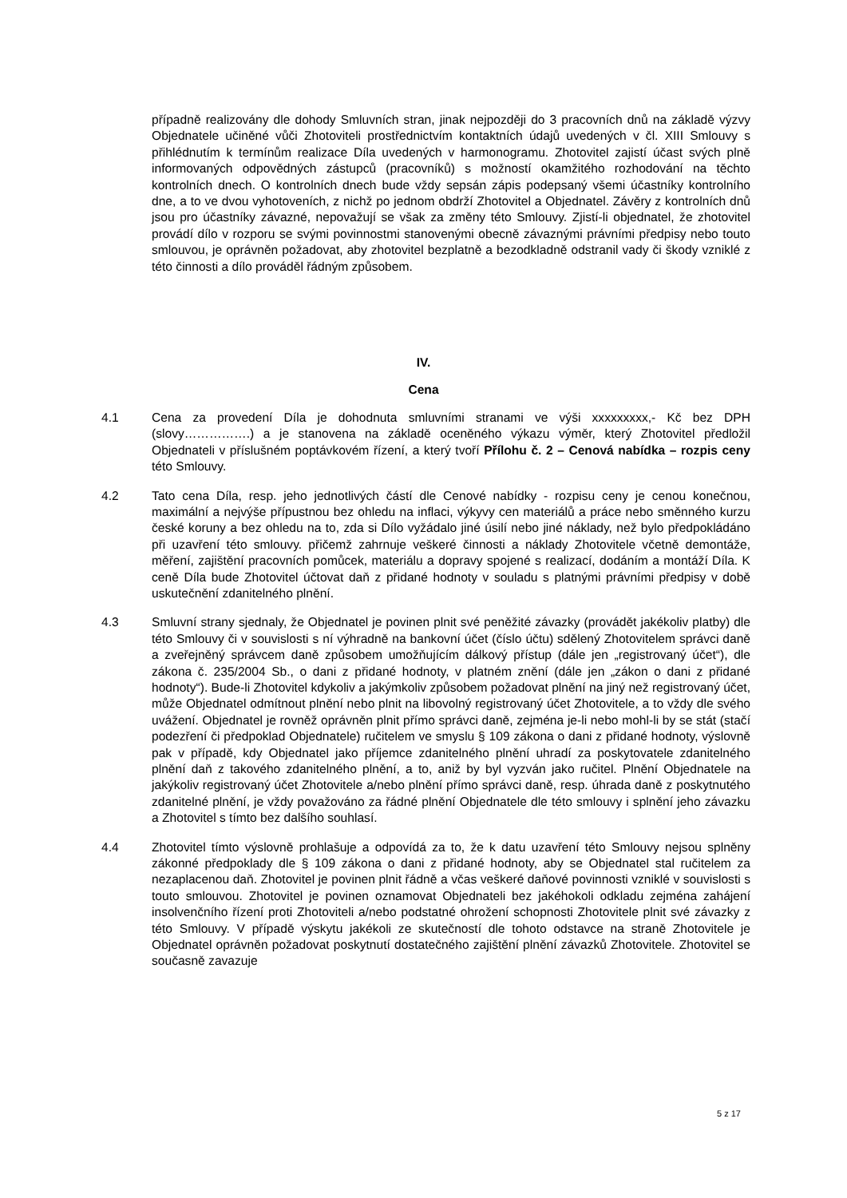případně realizovány dle dohody Smluvních stran, jinak nejpozději do 3 pracovních dnů na základě výzvy Objednatele učiněné vůči Zhotoviteli prostřednictvím kontaktních údajů uvedených v čl. XIII Smlouvy s přihlédnutím k termínům realizace Díla uvedených v harmonogramu. Zhotovitel zajistí účast svých plně informovaných odpovědných zástupců (pracovníků) s možností okamžitého rozhodování na těchto kontrolních dnech. O kontrolních dnech bude vždy sepsán zápis podepsaný všemi účastníky kontrolního dne, a to ve dvou vyhotoveních, z nichž po jednom obdrží Zhotovitel a Objednatel. Závěry z kontrolních dnů jsou pro účastníky závazné, nepovažují se však za změny této Smlouvy. Zjistí-li objednatel, že zhotovitel provádí dílo v rozporu se svými povinnostmi stanovenými obecně závaznými právními předpisy nebo touto smlouvou, je oprávněn požadovat, aby zhotovitel bezplatně a bezodkladně odstranil vady či škody vzniklé z této činnosti a dílo prováděl řádným způsobem.
IV.
Cena
4.1 Cena za provedení Díla je dohodnuta smluvními stranami ve výši xxxxxxxxx,- Kč bez DPH (slovy…………….) a je stanovena na základě oceněného výkazu výměr, který Zhotovitel předložil Objednateli v příslušném poptávkovém řízení, a který tvoří Přílohu č. 2 – Cenová nabídka – rozpis ceny této Smlouvy.
4.2 Tato cena Díla, resp. jeho jednotlivých částí dle Cenové nabídky - rozpisu ceny je cenou konečnou, maximální a nejvýše přípustnou bez ohledu na inflaci, výkyvy cen materiálů a práce nebo směnného kurzu české koruny a bez ohledu na to, zda si Dílo vyžádalo jiné úsilí nebo jiné náklady, než bylo předpokládáno při uzavření této smlouvy. přičemž zahrnuje veškeré činnosti a náklady Zhotovitele včetně demontáže, měření, zajištění pracovních pomůcek, materiálu a dopravy spojené s realizací, dodáním a montáží Díla. K ceně Díla bude Zhotovitel účtovat daň z přidané hodnoty v souladu s platnými právními předpisy v době uskutečnění zdanitelného plnění.
4.3 Smluvní strany sjednaly, že Objednatel je povinen plnit své peněžité závazky (provádět jakékoliv platby) dle této Smlouvy či v souvislosti s ní výhradně na bankovní účet (číslo účtu) sdělený Zhotovitelem správci daně a zveřejněný správcem daně způsobem umožňujícím dálkový přístup (dále jen „registrovaný účet“), dle zákona č. 235/2004 Sb., o dani z přidané hodnoty, v platném znění (dále jen „zákon o dani z přidané hodnoty“). Bude-li Zhotovitel kdykoliv a jakýmkoliv způsobem požadovat plnění na jiný než registrovaný účet, může Objednatel odmítnout plnění nebo plnit na libovolný registrovaný účet Zhotovitele, a to vždy dle svého uvážení. Objednatel je rovněž oprávněn plnit přímo správci daně, zejména je-li nebo mohl-li by se stát (stačí podezření či předpoklad Objednatele) ručitelem ve smyslu § 109 zákona o dani z přidané hodnoty, výslovně pak v případě, kdy Objednatel jako příjemce zdanitelného plnění uhradí za poskytovatele zdanitelného plnění daň z takového zdanitelného plnění, a to, aniž by byl vyzván jako ručitel. Plnění Objednatele na jakýkoliv registrovaný účet Zhotovitele a/nebo plnění přímo správci daně, resp. úhrada daně z poskytnutého zdanitelné plnění, je vždy považováno za řádné plnění Objednatele dle této smlouvy i splnění jeho závazku a Zhotovitel s tímto bez dalšího souhlasí.
4.4 Zhotovitel tímto výslovně prohlašuje a odpovídá za to, že k datu uzavření této Smlouvy nejsou splněny zákonné předpoklady dle § 109 zákona o dani z přidané hodnoty, aby se Objednatel stal ručitelem za nezaplacenou daň. Zhotovitel je povinen plnit řádně a včas veškeré daňové povinnosti vzniklé v souvislosti s touto smlouvou. Zhotovitel je povinen oznamovat Objednateli bez jakéhokoli odkladu zejména zahájení insolvenčního řízení proti Zhotoviteli a/nebo podstatné ohrožení schopnosti Zhotovitele plnit své závazky z této Smlouvy. V případě výskytu jakékoli ze skutečností dle tohoto odstavce na straně Zhotovitele je Objednatel oprávněn požadovat poskytnutí dostatečného zajištění plnění závazků Zhotovitele. Zhotovitel se současně zavazuje
5 z 17